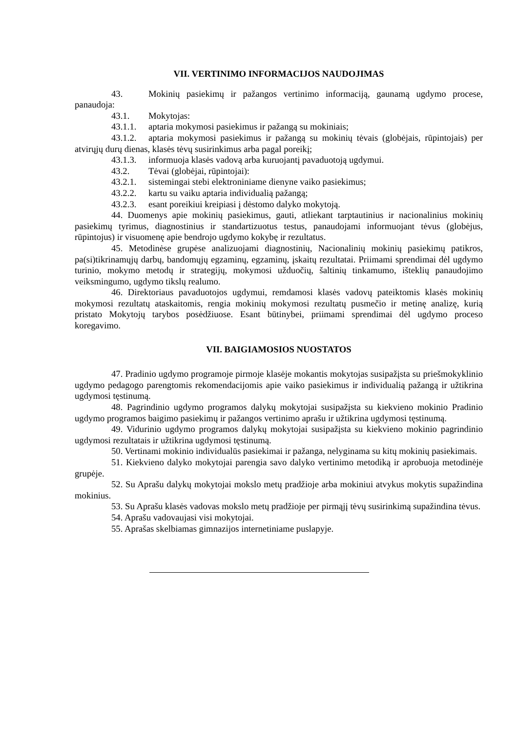VII. VERTINIMO INFORMACIJOS NAUDOJIMAS
43. Mokinių pasiekimų ir pažangos vertinimo informaciją, gaunamą ugdymo procese, panaudoja:
43.1. Mokytojas:
43.1.1. aptaria mokymosi pasiekimus ir pažangą su mokiniais;
43.1.2. aptaria mokymosi pasiekimus ir pažangą su mokinių tėvais (globėjais, rūpintojais) per atvirųjų durų dienas, klasės tėvų susirinkimus arba pagal poreikį;
43.1.3. informuoja klasės vadovą arba kuruojantį pavaduotoją ugdymui.
43.2. Tėvai (globėjai, rūpintojai):
43.2.1. sistemingai stebi elektroniniame dienyne vaiko pasiekimus;
43.2.2. kartu su vaiku aptaria individualią pažangą;
43.2.3. esant poreikiui kreipiasi į dėstomo dalyko mokytoją.
44. Duomenys apie mokinių pasiekimus, gauti, atliekant tarptautinius ir nacionalinius mokinių pasiekimų tyrimus, diagnostinius ir standartizuotus testus, panaudojami informuojant tėvus (globėjus, rūpintojus) ir visuomenę apie bendrojo ugdymo kokybę ir rezultatus.
45. Metodinėse grupėse analizuojami diagnostinių, Nacionalinių mokinių pasiekimų patikros, pa(si)tikrinamųjų darbų, bandomųjų egzaminų, egzaminų, įskaitų rezultatai. Priimami sprendimai dėl ugdymo turinio, mokymo metodų ir strategijų, mokymosi užduočių, šaltinių tinkamumo, išteklių panaudojimo veiksmingumo, ugdymo tikslų realumo.
46. Direktoriaus pavaduotojos ugdymui, remdamosi klasės vadovų pateiktomis klasės mokinių mokymosi rezultatų ataskaitomis, rengia mokinių mokymosi rezultatų pusmečio ir metinę analizę, kurią pristato Mokytojų tarybos posėdžiuose. Esant būtinybei, priimami sprendimai dėl ugdymo proceso koregavimo.
VII. BAIGIAMOSIOS NUOSTATOS
47. Pradinio ugdymo programoje pirmoje klasėje mokantis mokytojas susipažįsta su priešmokyklinio ugdymo pedagogo parengtomis rekomendacijomis apie vaiko pasiekimus ir individualią pažangą ir užtikrina ugdymosi tęstinumą.
48. Pagrindinio ugdymo programos dalykų mokytojai susipažįsta su kiekvieno mokinio Pradinio ugdymo programos baigimo pasiekimų ir pažangos vertinimo aprašu ir užtikrina ugdymosi tęstinumą.
49. Vidurinio ugdymo programos dalykų mokytojai susipažįsta su kiekvieno mokinio pagrindinio ugdymosi rezultatais ir užtikrina ugdymosi tęstinumą.
50. Vertinami mokinio individualūs pasiekimai ir pažanga, nelyginama su kitų mokinių pasiekimais.
51. Kiekvieno dalyko mokytojai parengia savo dalyko vertinimo metodiką ir aprobuoja metodinėje grupėje.
52. Su Aprašu dalykų mokytojai mokslo metų pradžioje arba mokiniui atvykus mokytis supažindina mokinius.
53. Su Aprašu klasės vadovas mokslo metų pradžioje per pirmąjį tėvų susirinkimą supažindina tėvus.
54. Aprašu vadovaujasi visi mokytojai.
55. Aprašas skelbiamas gimnazijos internetiniame puslapyje.